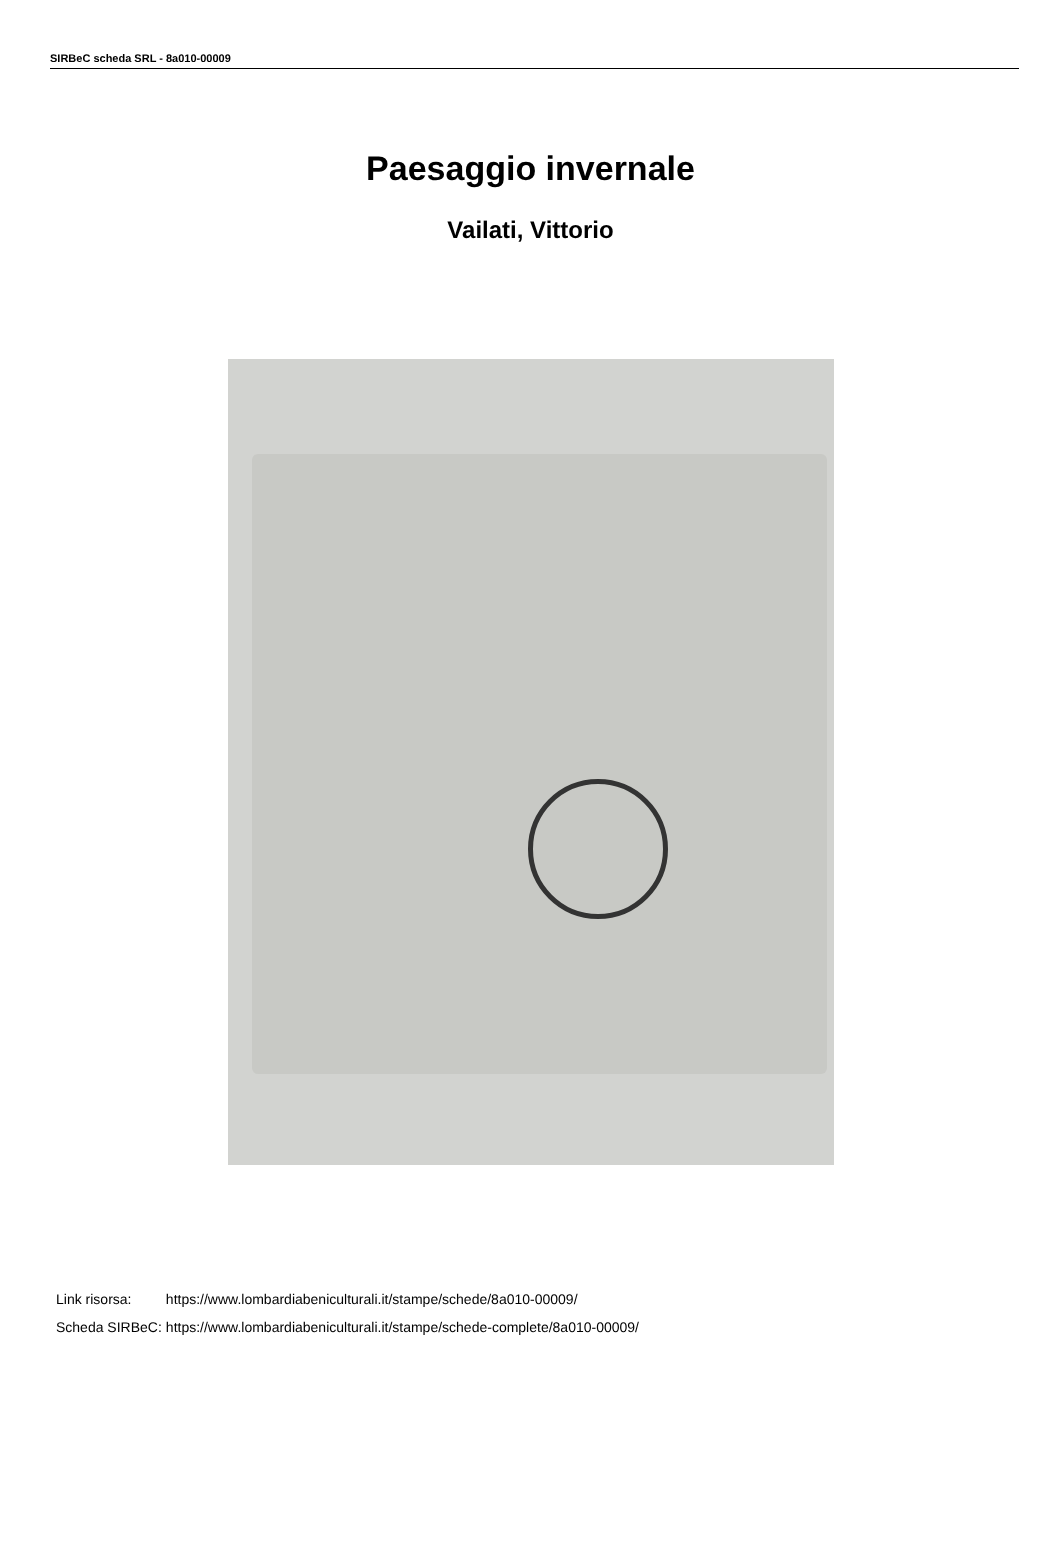SIRBeC scheda SRL - 8a010-00009
Paesaggio invernale
Vailati, Vittorio
| Link risorsa: | https://www.lombardiabeniculturali.it/stampe/schede/8a010-00009/ |
| Scheda SIRBeC: | https://www.lombardiabeniculturali.it/stampe/schede-complete/8a010-00009/ |